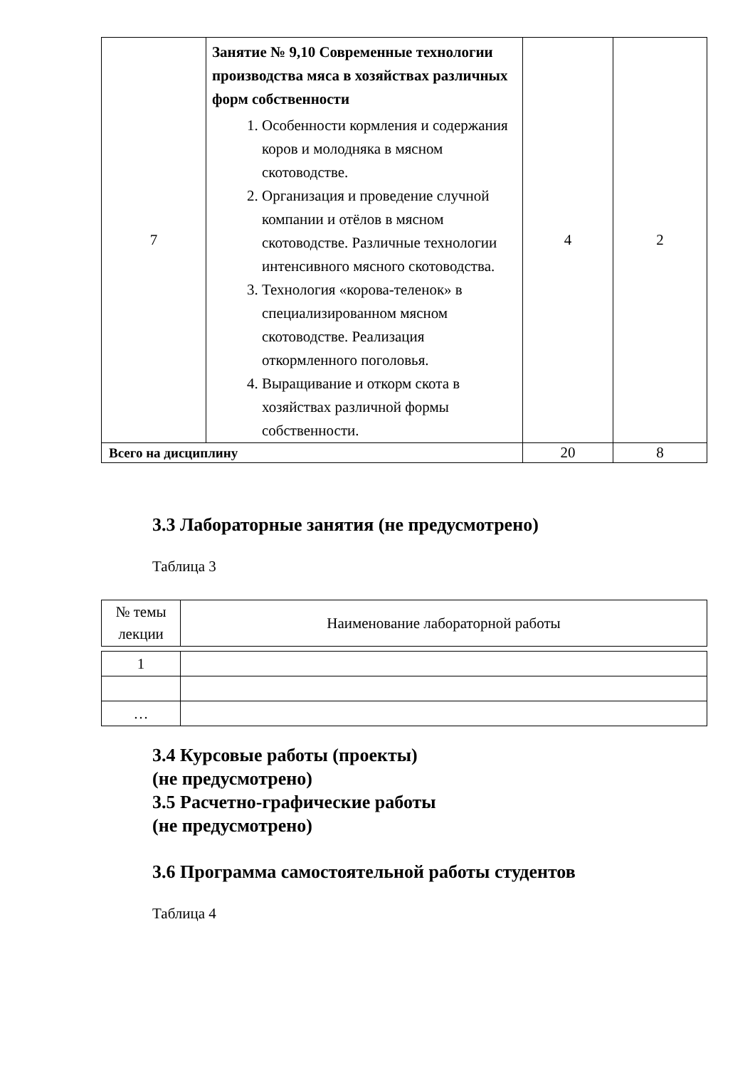| 7 | Занятие № 9,10 Современные технологии производства мяса в хозяйствах различных форм собственности 1. Особенности кормления и содержания коров и молодняка в мясном скотоводстве. 2. Организация и проведение случной компании и отёлов в мясном скотоводстве. Различные технологии интенсивного мясного скотоводства. 3. Технология «корова-теленок» в специализированном мясном скотоводстве. Реализация откормленного поголовья. 4. Выращивание и откорм скота в хозяйствах различной формы собственности. | 4 | 2 |
| Всего на дисциплину | | 20 | 8 |
3.3 Лабораторные занятия (не предусмотрено)
Таблица 3
| № темы лекции | Наименование лабораторной работы |
| 1 | |
| … | |
3.4 Курсовые работы (проекты)
(не предусмотрено)
3.5 Расчетно-графические работы
(не предусмотрено)
3.6 Программа самостоятельной работы студентов
Таблица 4